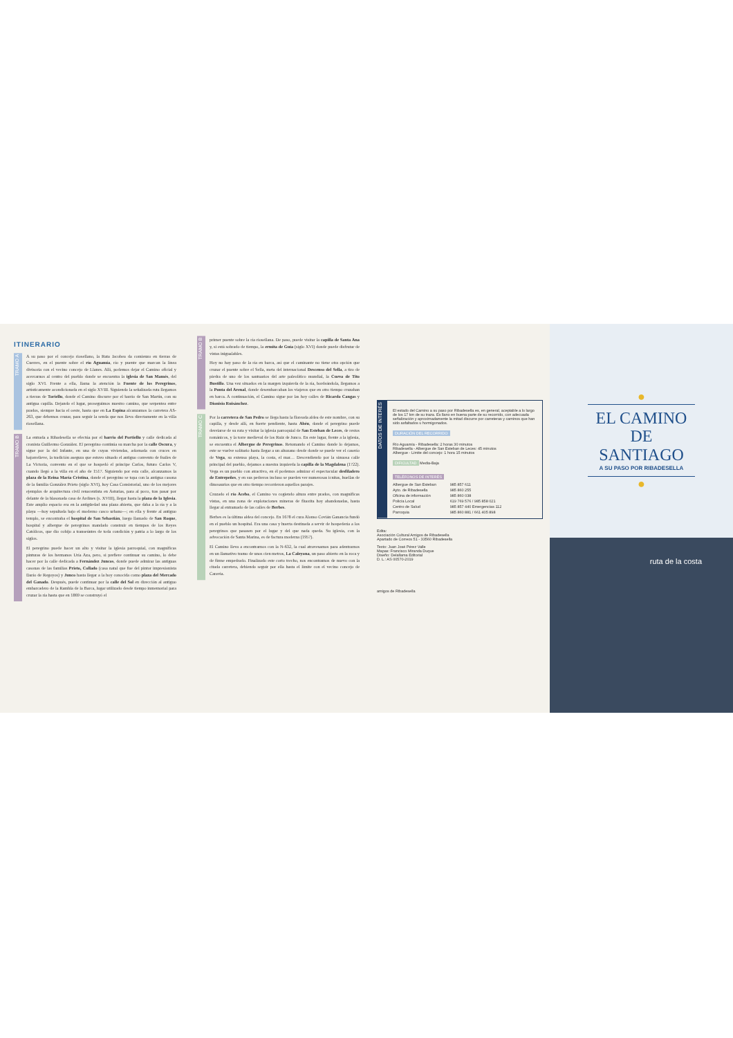ITINERARIO
TRAMO A
A su paso por el concejo riosellano, la Ruta Jacobea da comienzo en tierras de Cuerres, en el puente sobre el río Aguamía, río y puente que marcan la línea divisoria con el vecino concejo de Llanes. Allí, podemos dejar el Camino oficial y acercarnos al centro del pueblo donde se encuentra la iglesia de San Mamés, del siglo XVI. Frente a ella, llama la atención la Fuente de los Peregrinos, artísticamente acondicionada en el siglo XVIII. Siguiendo la señalizada ruta llegamos a tierras de Toriellu, donde el Camino discurre por el barrio de San Martín, con su antigua capilla. Dejando el lugar, proseguimos nuestro camino, que serpentea entre prados, siempre hacia el oeste, hasta que en La Espina alcanzamos la carretera AS-263, que debemos cruzar, para seguir la senda que nos lleva directamente en la villa riosellana.
TRAMO B
La entrada a Ribadesella se efectúa por el barrio del Portiellu y calle dedicada al cronista Guillermo González. El peregrino continúa su marcha por la calle Oscura, y sigue por la del Infante, en una de cuyas viviendas, adornada con cruces en bajorrelieve, la tradición asegura que estuvo situado el antiguo convento de frailes de La Victoria, convento en el que se hospedó el príncipe Carlos, futuro Carlos V, cuando llegó a la villa en el año de 1517. Siguiendo por esta calle, alcanzamos la plaza de la Reina María Cristina, donde el peregrino se topa con la antigua casona de la familia González Prieto (siglo XVI), hoy Casa Consistorial, uno de los mejores ejemplos de arquitectura civil renacentista en Asturias, para al poco, tras pasar por delante de la blasonada casa de Ardines (s. XVIII), llegar hasta la plaza de la Iglesia. Este amplio espacio era en la antigüedad una plaza abierta, que daba a la ría y a la playa —hoy sepultada bajo el moderno casco urbano—; en ella y frente al antiguo templo, se encontraba el hospital de San Sebastián, luego llamado de San Roque, hospital y albergue de peregrinos mandado construir en tiempos de los Reyes Católicos, que dio cobijo a transeúntes de toda condición y patria a lo largo de los siglos.
El peregrino puede hacer un alto y visitar la iglesia parroquial, con magníficas pinturas de los hermanos Uría Aza, pero, si prefiere continuar su camino, lo debe hacer por la calle dedicada a Fernández Juncos, donde puede admirar las antiguas casonas de las familias Prieto, Collado (casa natal que fue del pintor impresionista Darío de Regoyos) y Junco hasta llegar a la hoy conocida como plaza del Mercado del Ganado. Después, puede continuar por la calle del Sol en dirección al antiguo embarcadero de la Rambla de la Barca, lugar utilizado desde tiempo inmemorial para cruzar la ría hasta que en 1869 se construyó el
TRAMO B
primer puente sobre la ría riosellana. De paso, puede visitar la capilla de Santa Ana y, si está sobrado de tiempo, la ermita de Guía (siglo XVI) donde puede disfrutar de vistas inigualables.
Hoy no hay paso de la ría en barca, así que el caminante no tiene otra opción que cruzar el puente sobre el Sella, meta del internacional Descenso del Sella, a tiro de piedra de uno de los santuarios del arte paleolítico mundial, la Cueva de Tito Bustillo. Una vez situados en la margen izquierda de la ría, bordeándola, llegamos a la Punta del Arenal, donde desembarcaban los viajeros que en otro tiempo cruzaban en barca. A continuación, el Camino sigue por las hoy calles de Ricardo Cangas y Dionisio Ruisánchez.
TRAMO C
Por la carretera de San Pedro se llega hasta la floreada aldea de este nombre, con su capilla, y desde allí, en fuerte pendiente, hasta Abéu, donde el peregrino puede desviarse de su ruta y visitar la iglesia parroquial de San Esteban de Leces, de restos románicos, y la torre medieval de los Ruiz de Junco. En este lugar, frente a la iglesia, se encuentra el Albergue de Peregrinos. Retomando el Camino donde lo dejamos, este se vuelve solitario hasta llegar a un altozano desde donde se puede ver el caserío de Vega, su extensa playa, la costa, el mar… Descendiendo por la sinuosa calle principal del pueblo, dejamos a nuestra izquierda la capilla de la Magdalena (1722). Vega es un pueblo con atractivo, en él podemos admirar el espectacular desfiladero de Entrepeñes, y en sus pedreros incluso se pueden ver numerosas icnitas, huellas de dinosaurios que en otro tiempo recorrieron aquellos parajes.
Cruzado el río Acebo, el Camino va cogiendo altura entre prados, con magníficas vistas, en una zona de explotaciones mineras de fluorita hoy abandonadas, hasta llegar al entramado de las calles de Berbes.
Berbes es la última aldea del concejo. En 1678 el cura Alonso Covián Ganancia fundó en el pueblo un hospital. Era una casa y huerta destinada a servir de hospedería a los peregrinos que pasasen por el lugar y del que nada queda. Su iglesia, con la advocación de Santa Marina, es de factura moderna (1957).
El Camino lleva a encontrarnos con la N-632, la cual atravesamos para adentrarnos en un llamativo tramo de unos cien metros, La Caleyona, un paso abierto en la roca y de firme empedrado. Finalizado este corto trecho, nos encontramos de nuevo con la citada carretera, debiendo seguir por ella hasta el límite con el vecino concejo de Caravia.
DATOS DE INTERÉS
El estado del Camino a su paso por Ribadesella es, en general, aceptable a lo largo de los 17 km de su traza. Es llano en buena parte de su recorrido, con adecuada señalización y aproximadamente la mitad discurre por carreteras y caminos que han sido asfaltados u hormigonados.
DURACIÓN DEL RECORRIDO
Río Aguamía - Ribadesella: 2 horas 30 minutos
Ribadesella - Albergue de San Esteban de Leces: 45 minutos
Albergue - Límite del concejo: 1 hora 15 minutos
DIFICULTAD Media-Baja
TELÉFONOS DE INTERÉS
| Albergue de San Esteban | 985 857 611 |
| Ayto. de Ribadesella | 985 860 255 |
| Oficina de información | 985 860 038 |
| Policía Local | 619 769 576 / 985 858 021 |
| Centro de Salud | 985 857 440 Emergencias 112 |
| Parroquia | 985 860 881 / 661 405 898 |
Edita:
Asociación Cultural Amigos de Ribadesella
Apartado de Correos 51 - 33560 Ribadesella
Texto: Juan José Pérez Valle
Mapas: Francisco Miranda Duque
Diseño: Delallama Editorial
D. L.: AS 00570-2019
amigos de Ribadesella
●
EL CAMINO
DE SANTIAGO
A SU PASO POR RIBADESELLA
●
ruta de la costa